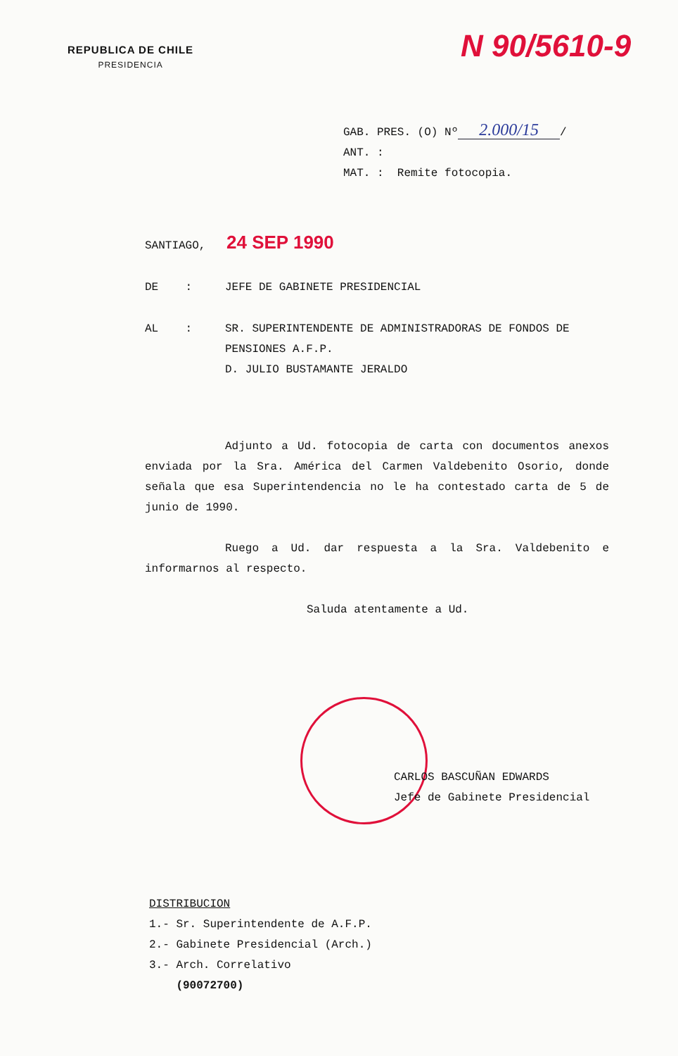REPUBLICA DE CHILE
PRESIDENCIA
N 90/5610-9
GAB. PRES. (O) Nº 2.000/15 /
ANT. :
MAT. : Remite fotocopia.
SANTIAGO, 24 SEP 1990
DE : JEFE DE GABINETE PRESIDENCIAL
AL : SR. SUPERINTENDENTE DE ADMINISTRADORAS DE FONDOS DE PENSIONES A.F.P.
D. JULIO BUSTAMANTE JERALDO
Adjunto a Ud. fotocopia de carta con documentos anexos enviada por la Sra. América del Carmen Valdebenito Osorio, donde señala que esa Superintendencia no le ha contestado carta de 5 de junio de 1990.
Ruego a Ud. dar respuesta a la Sra. Valdebenito e informarnos al respecto.
Saluda atentamente a Ud.
CARLOS BASCUÑAN EDWARDS
Jefe de Gabinete Presidencial
DISTRIBUCION
1.- Sr. Superintendente de A.F.P.
2.- Gabinete Presidencial (Arch.)
3.- Arch. Correlativo
(90072700)